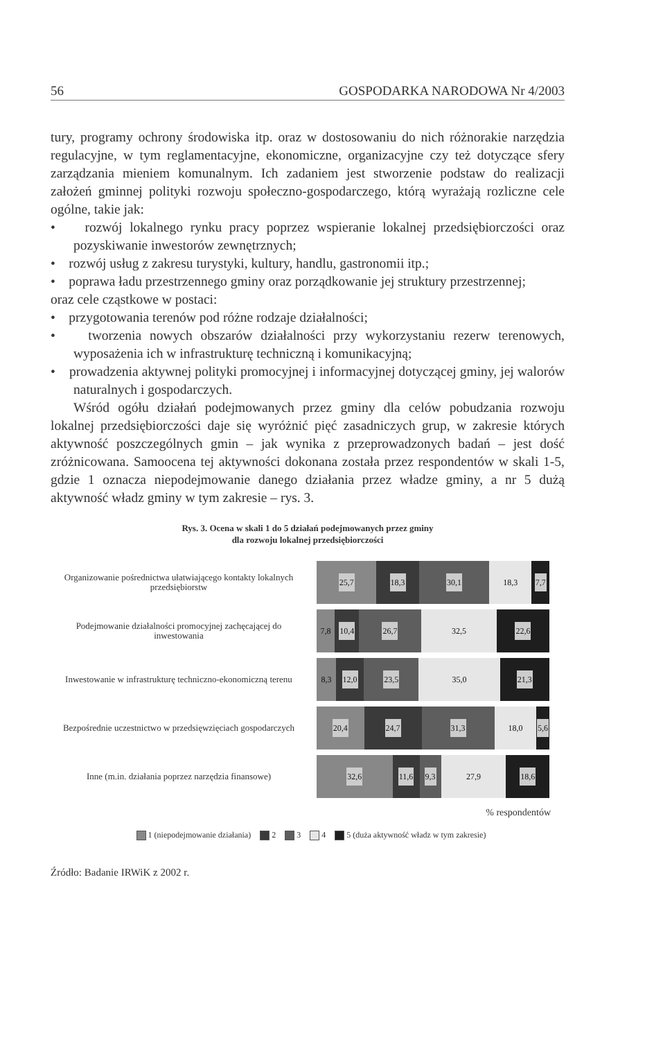56 GOSPODARKA NARODOWA Nr 4/2003
tury, programy ochrony środowiska itp. oraz w dostosowaniu do nich różnorakie narzędzia regulacyjne, w tym reglamentacyjne, ekonomiczne, organizacyjne czy też dotyczące sfery zarządzania mieniem komunalnym. Ich zadaniem jest stworzenie podstaw do realizacji założeń gminnej polityki rozwoju społeczno-gospodarczego, którą wyrażają rozliczne cele ogólne, takie jak:
• rozwój lokalnego rynku pracy poprzez wspieranie lokalnej przedsiębiorczości oraz pozyskiwanie inwestorów zewnętrznych;
• rozwój usług z zakresu turystyki, kultury, handlu, gastronomii itp.;
• poprawa ładu przestrzennego gminy oraz porządkowanie jej struktury przestrzennej;
oraz cele cząstkowe w postaci:
• przygotowania terenów pod różne rodzaje działalności;
• tworzenia nowych obszarów działalności przy wykorzystaniu rezerw terenowych, wyposażenia ich w infrastrukturę techniczną i komunikacyjną;
• prowadzenia aktywnej polityki promocyjnej i informacyjnej dotyczącej gminy, jej walorów naturalnych i gospodarczych.
Wśród ogółu działań podejmowanych przez gminy dla celów pobudzania rozwoju lokalnej przedsiębiorczości daje się wyróżnić pięć zasadniczych grup, w zakresie których aktywność poszczególnych gmin – jak wynika z przeprowadzonych badań – jest dość zróżnicowana. Samoocena tej aktywności dokonana została przez respondentów w skali 1-5, gdzie 1 oznacza niepodejmowanie danego działania przez władze gminy, a nr 5 dużą aktywność władz gminy w tym zakresie – rys. 3.
Rys. 3. Ocena w skali 1 do 5 działań podejmowanych przez gminy
dla rozwoju lokalnej przedsiębiorczości
Organizowanie pośrednictwa ułatwiającego kontakty lokalnych przedsiębiorstw
25,7 18,3 30,1 18,3 7,7
Podejmowanie działalności promocyjnej zachęcającej do inwestowania
7,8 10,4 26,7 32,5 22,6
Inwestowanie w infrastrukturę techniczno-ekonomiczną terenu
8,3 12,0 23,5 35,0 21,3
Bezpośrednie uczestnictwo w przedsięwzięciach gospodarczych
20,4 24,7 31,3 18,0 5,6
Inne (m.in. działania poprzez narzędzia finansowe)
32,6 11,6 9,3 27,9 18,6
% respondentów
1 (niepodejmowanie działania) 2 3 4 5 (duża aktywność władz w tym zakresie)
Źródło: Badanie IRWiK z 2002 r.